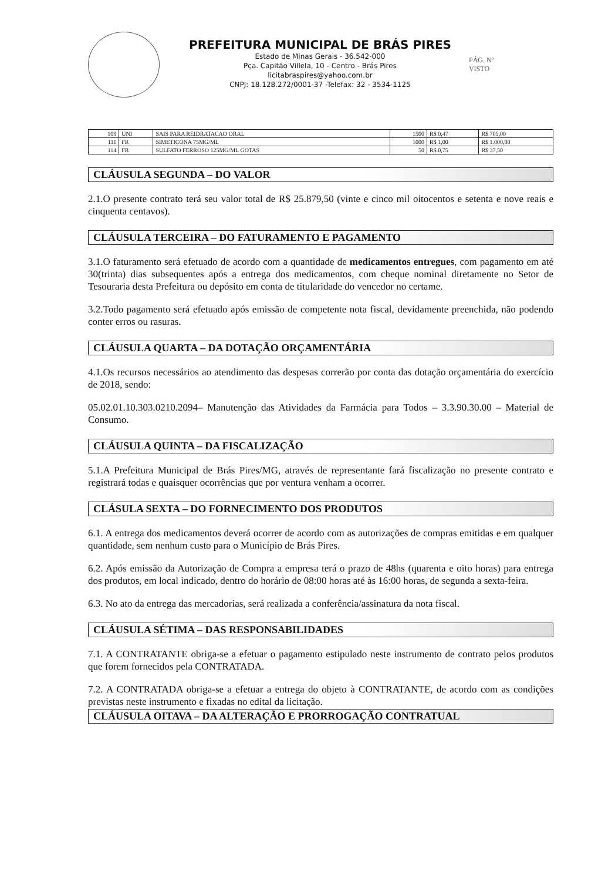PREFEITURA MUNICIPAL DE BRÁS PIRES
Estado de Minas Gerais - 36.542-000
Pça. Capitão Villela, 10 - Centro - Brás Pires
licitabraspires@yahoo.com.br
CNPJ: 18.128.272/0001-37 -Telefax: 32 - 3534-1125
PÁG. Nº
VISTO
| 109 | UNI | SAIS PARA REIDRATACAO ORAL | 1500 | R$ 0,47 | R$ 705,00 |
| 111 | FR | SIMETICONA 75MG/ML | 1000 | R$ 1,00 | R$ 1.000,00 |
| 114 | FR | SULFATO FERROSO 125MG/ML GOTAS | 50 | R$ 0,75 | R$ 37,50 |
CLÁUSULA SEGUNDA – DO VALOR
2.1.O presente contrato terá seu valor total de R$ 25.879,50 (vinte e cinco mil oitocentos e setenta e nove reais e cinquenta centavos).
CLÁUSULA TERCEIRA – DO FATURAMENTO E PAGAMENTO
3.1.O faturamento será efetuado de acordo com a quantidade de medicamentos entregues, com pagamento em até 30(trinta) dias subsequentes após a entrega dos medicamentos, com cheque nominal diretamente no Setor de Tesouraria desta Prefeitura ou depósito em conta de titularidade do vencedor no certame.
3.2.Todo pagamento será efetuado após emissão de competente nota fiscal, devidamente preenchida, não podendo conter erros ou rasuras.
CLÁUSULA QUARTA – DA DOTAÇÃO ORÇAMENTÁRIA
4.1.Os recursos necessários ao atendimento das despesas correrão por conta das dotação orçamentária do exercício de 2018, sendo:
05.02.01.10.303.0210.2094– Manutenção das Atividades da Farmácia para Todos – 3.3.90.30.00 – Material de Consumo.
CLÁUSULA QUINTA – DA FISCALIZAÇÃO
5.1.A Prefeitura Municipal de Brás Pires/MG, através de representante fará fiscalização no presente contrato e registrará todas e quaisquer ocorrências que por ventura venham a ocorrer.
CLÁSULA SEXTA – DO FORNECIMENTO DOS PRODUTOS
6.1. A entrega dos medicamentos deverá ocorrer de acordo com as autorizações de compras emitidas e em qualquer quantidade, sem nenhum custo para o Município de Brás Pires.
6.2. Após emissão da Autorização de Compra a empresa terá o prazo de 48hs (quarenta e oito horas) para entrega dos produtos, em local indicado, dentro do horário de 08:00 horas até às 16:00 horas, de segunda a sexta-feira.
6.3. No ato da entrega das mercadorias, será realizada a conferência/assinatura da nota fiscal.
CLÁUSULA SÉTIMA – DAS RESPONSABILIDADES
7.1. A CONTRATANTE obriga-se a efetuar o pagamento estipulado neste instrumento de contrato pelos produtos que forem fornecidos pela CONTRATADA.
7.2. A CONTRATADA obriga-se a efetuar a entrega do objeto à CONTRATANTE, de acordo com as condições previstas neste instrumento e fixadas no edital da licitação.
CLÁUSULA OITAVA – DA ALTERAÇÃO E PRORROGAÇÃO CONTRATUAL